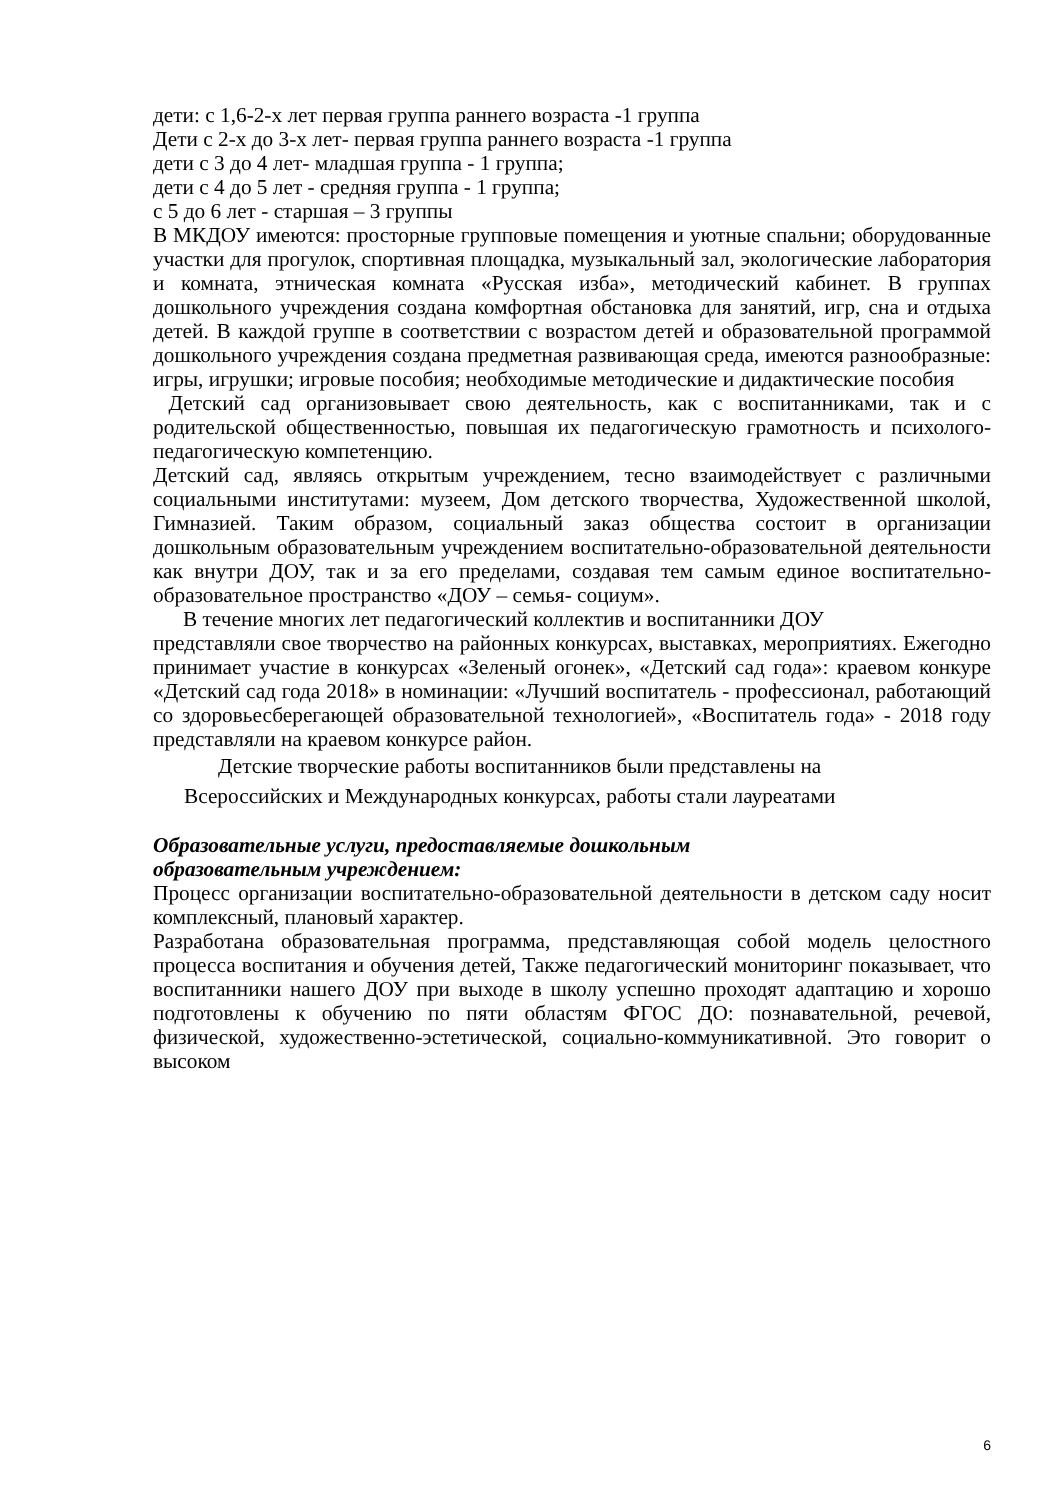дети: с 1,6-2-х лет первая группа раннего возраста -1 группа
Дети с 2-х до 3-х лет- первая группа раннего возраста -1 группа
дети с 3 до 4 лет- младшая группа - 1 группа;
дети с 4 до 5 лет - средняя группа - 1 группа;
с 5 до 6 лет - старшая – 3 группы
В МКДОУ имеются: просторные групповые помещения и уютные спальни; оборудованные участки для прогулок, спортивная площадка, музыкальный зал, экологические лаборатория и комната, этническая комната «Русская изба», методический кабинет. В группах дошкольного учреждения создана комфортная обстановка для занятий, игр, сна и отдыха детей. В каждой группе в соответствии с возрастом детей и образовательной программой дошкольного учреждения создана предметная развивающая среда, имеются разнообразные: игры, игрушки; игровые пособия; необходимые методические и дидактические пособия
Детский сад организовывает свою деятельность, как с воспитанниками, так и с родительской общественностью, повышая их педагогическую грамотность и психолого-педагогическую компетенцию.
Детский сад, являясь открытым учреждением, тесно взаимодействует с различными социальными институтами: музеем, Дом детского творчества, Художественной школой, Гимназией. Таким образом, социальный заказ общества состоит в организации дошкольным образовательным учреждением воспитательно-образовательной деятельности как внутри ДОУ, так и за его пределами, создавая тем самым единое воспитательно-образовательное пространство «ДОУ – семья- социум».
В течение многих лет педагогический коллектив и воспитанники ДОУ
представляли свое творчество на районных конкурсах, выставках, мероприятиях. Ежегодно принимает участие в конкурсах «Зеленый огонек», «Детский сад года»: краевом конкуре «Детский сад года 2018» в номинации: «Лучший воспитатель - профессионал, работающий со здоровьесберегающей образовательной технологией», «Воспитатель года» - 2018 году представляли на краевом конкурсе район.
Детские творческие работы воспитанников были представлены на
Всероссийских и Международных конкурсах, работы стали лауреатами
Образовательные услуги, предоставляемые дошкольным
образовательным учреждением:
Процесс организации воспитательно-образовательной деятельности в детском саду носит комплексный, плановый характер.
Разработана образовательная программа, представляющая собой модель целостного процесса воспитания и обучения детей, Также педагогический мониторинг показывает, что воспитанники нашего ДОУ при выходе в школу успешно проходят адаптацию и хорошо подготовлены к обучению по пяти областям ФГОС ДО: познавательной, речевой, физической, художественно-эстетической, социально-коммуникативной. Это говорит о высоком
6